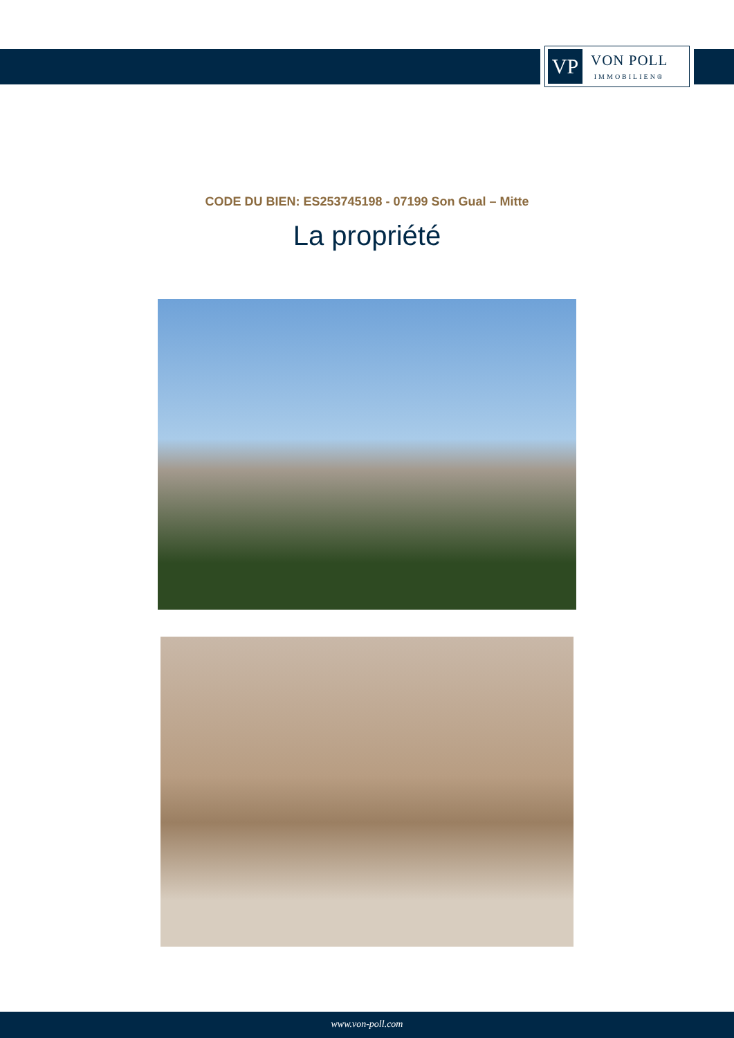VP
VON POLL
IMMOBILIEN®
CODE DU BIEN: ES253745198 - 07199 Son Gual – Mitte
La propriété
www.von-poll.com